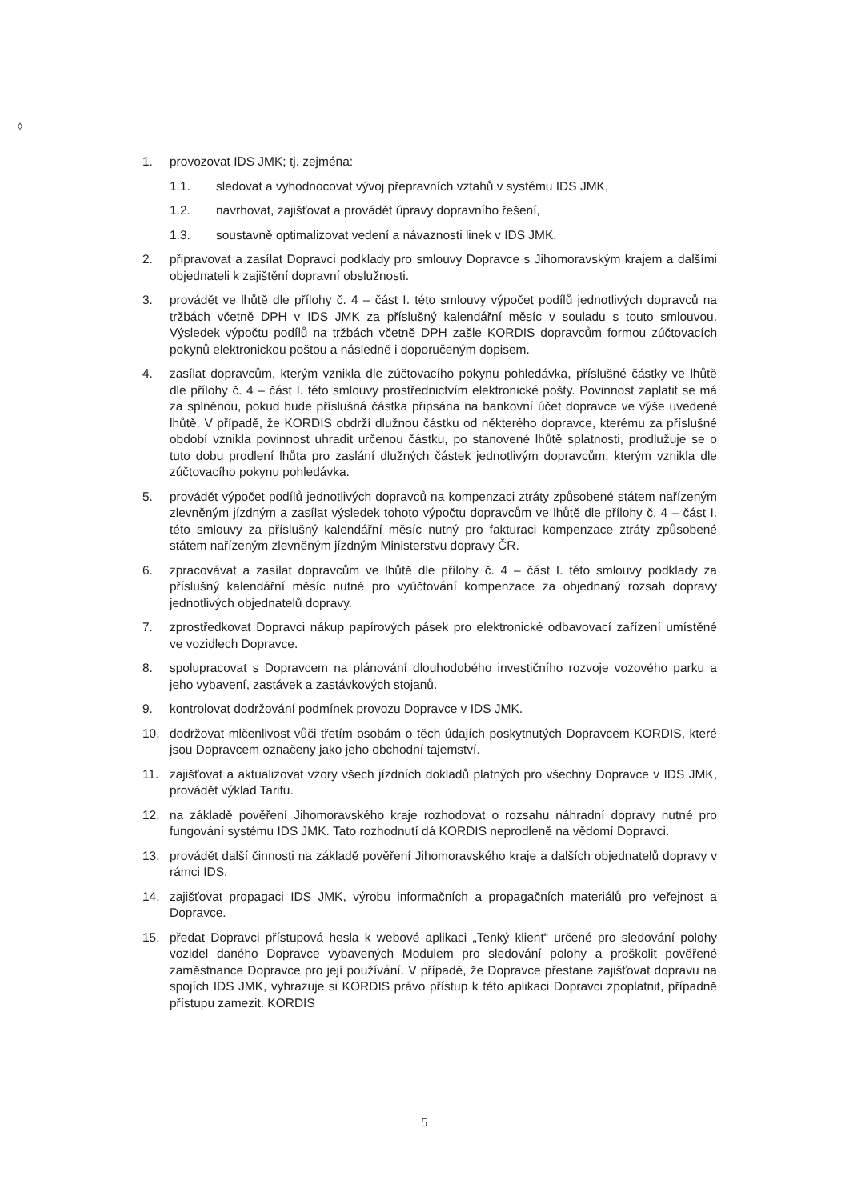◊
1. provozovat IDS JMK; tj. zejména:
1.1. sledovat a vyhodnocovat vývoj přepravních vztahů v systému IDS JMK,
1.2. navrhovat, zajišťovat a provádět úpravy dopravního řešení,
1.3. soustavně optimalizovat vedení a návaznosti linek v IDS JMK.
2. připravovat a zasílat Dopravci podklady pro smlouvy Dopravce s Jihomoravským krajem a dalšími objednateli k zajištění dopravní obslužnosti.
3. provádět ve lhůtě dle přílohy č. 4 – část I. této smlouvy výpočet podílů jednotlivých dopravců na tržbách včetně DPH v IDS JMK za příslušný kalendářní měsíc v souladu s touto smlouvou. Výsledek výpočtu podílů na tržbách včetně DPH zašle KORDIS dopravcům formou zúčtovacích pokynů elektronickou poštou a následně i doporučeným dopisem.
4. zasílat dopravcům, kterým vznikla dle zúčtovacího pokynu pohledávka, příslušné částky ve lhůtě dle přílohy č. 4 – část I. této smlouvy prostřednictvím elektronické pošty. Povinnost zaplatit se má za splněnou, pokud bude příslušná částka připsána na bankovní účet dopravce ve výše uvedené lhůtě. V případě, že KORDIS obdrží dlužnou částku od některého dopravce, kterému za příslušné období vznikla povinnost uhradit určenou částku, po stanovené lhůtě splatnosti, prodlužuje se o tuto dobu prodlení lhůta pro zaslání dlužných částek jednotlivým dopravcům, kterým vznikla dle zúčtovacího pokynu pohledávka.
5. provádět výpočet podílů jednotlivých dopravců na kompenzaci ztráty způsobené státem nařízeným zlevněným jízdným a zasílat výsledek tohoto výpočtu dopravcům ve lhůtě dle přílohy č. 4 – část I. této smlouvy za příslušný kalendářní měsíc nutný pro fakturaci kompenzace ztráty způsobené státem nařízeným zlevněným jízdným Ministerstvu dopravy ČR.
6. zpracovávat a zasílat dopravcům ve lhůtě dle přílohy č. 4 – část I. této smlouvy podklady za příslušný kalendářní měsíc nutné pro vyúčtování kompenzace za objednaný rozsah dopravy jednotlivých objednatelů dopravy.
7. zprostředkovat Dopravci nákup papírových pásek pro elektronické odbavovací zařízení umístěné ve vozidlech Dopravce.
8. spolupracovat s Dopravcem na plánování dlouhodobého investičního rozvoje vozového parku a jeho vybavení, zastávek a zastávkových stojanů.
9. kontrolovat dodržování podmínek provozu Dopravce v IDS JMK.
10. dodržovat mlčenlivost vůči třetím osobám o těch údajích poskytnutých Dopravcem KORDIS, které jsou Dopravcem označeny jako jeho obchodní tajemství.
11. zajišťovat a aktualizovat vzory všech jízdních dokladů platných pro všechny Dopravce v IDS JMK, provádět výklad Tarifu.
12. na základě pověření Jihomoravského kraje rozhodovat o rozsahu náhradní dopravy nutné pro fungování systému IDS JMK. Tato rozhodnutí dá KORDIS neprodleně na vědomí Dopravci.
13. provádět další činnosti na základě pověření Jihomoravského kraje a dalších objednatelů dopravy v rámci IDS.
14. zajišťovat propagaci IDS JMK, výrobu informačních a propagačních materiálů pro veřejnost a Dopravce.
15. předat Dopravci přístupová hesla k webové aplikaci „Tenký klient“ určené pro sledování polohy vozidel daného Dopravce vybavených Modulem pro sledování polohy a proškolit pověřené zaměstnance Dopravce pro její používání. V případě, že Dopravce přestane zajišťovat dopravu na spojích IDS JMK, vyhrazuje si KORDIS právo přístup k této aplikaci Dopravci zpoplatnit, případně přístupu zamezit. KORDIS
5